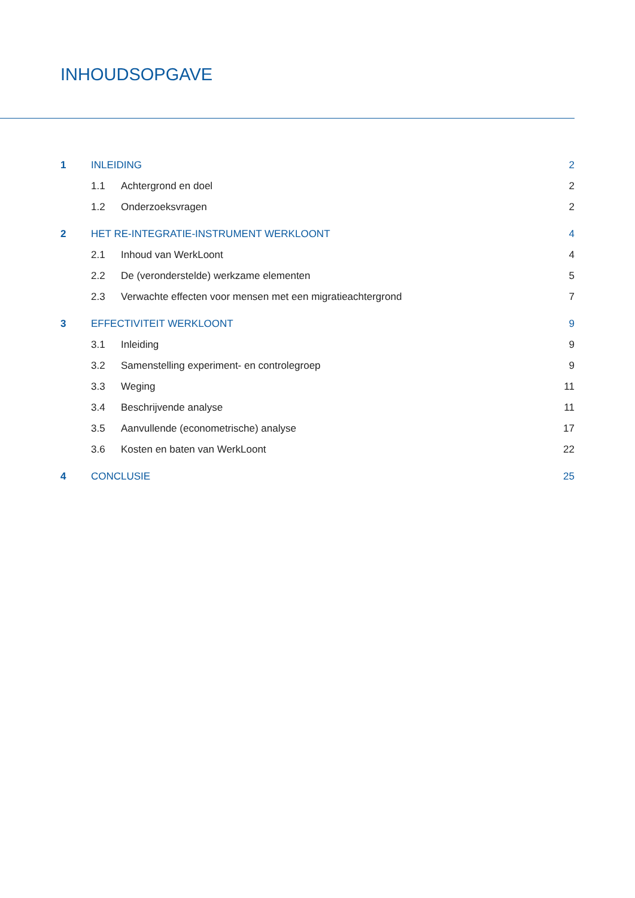INHOUDSOPGAVE
| 1 | INLEIDING | | 2 |
| | 1.1 | Achtergrond en doel | 2 |
| | 1.2 | Onderzoeksvragen | 2 |
| 2 | HET RE-INTEGRATIE-INSTRUMENT WERKLOONT | | 4 |
| | 2.1 | Inhoud van WerkLoont | 4 |
| | 2.2 | De (veronderstelde) werkzame elementen | 5 |
| | 2.3 | Verwachte effecten voor mensen met een migratieachtergrond | 7 |
| 3 | EFFECTIVITEIT WERKLOONT | | 9 |
| | 3.1 | Inleiding | 9 |
| | 3.2 | Samenstelling experiment- en controlegroep | 9 |
| | 3.3 | Weging | 11 |
| | 3.4 | Beschrijvende analyse | 11 |
| | 3.5 | Aanvullende (econometrische) analyse | 17 |
| | 3.6 | Kosten en baten van WerkLoont | 22 |
| 4 | CONCLUSIE | | 25 |